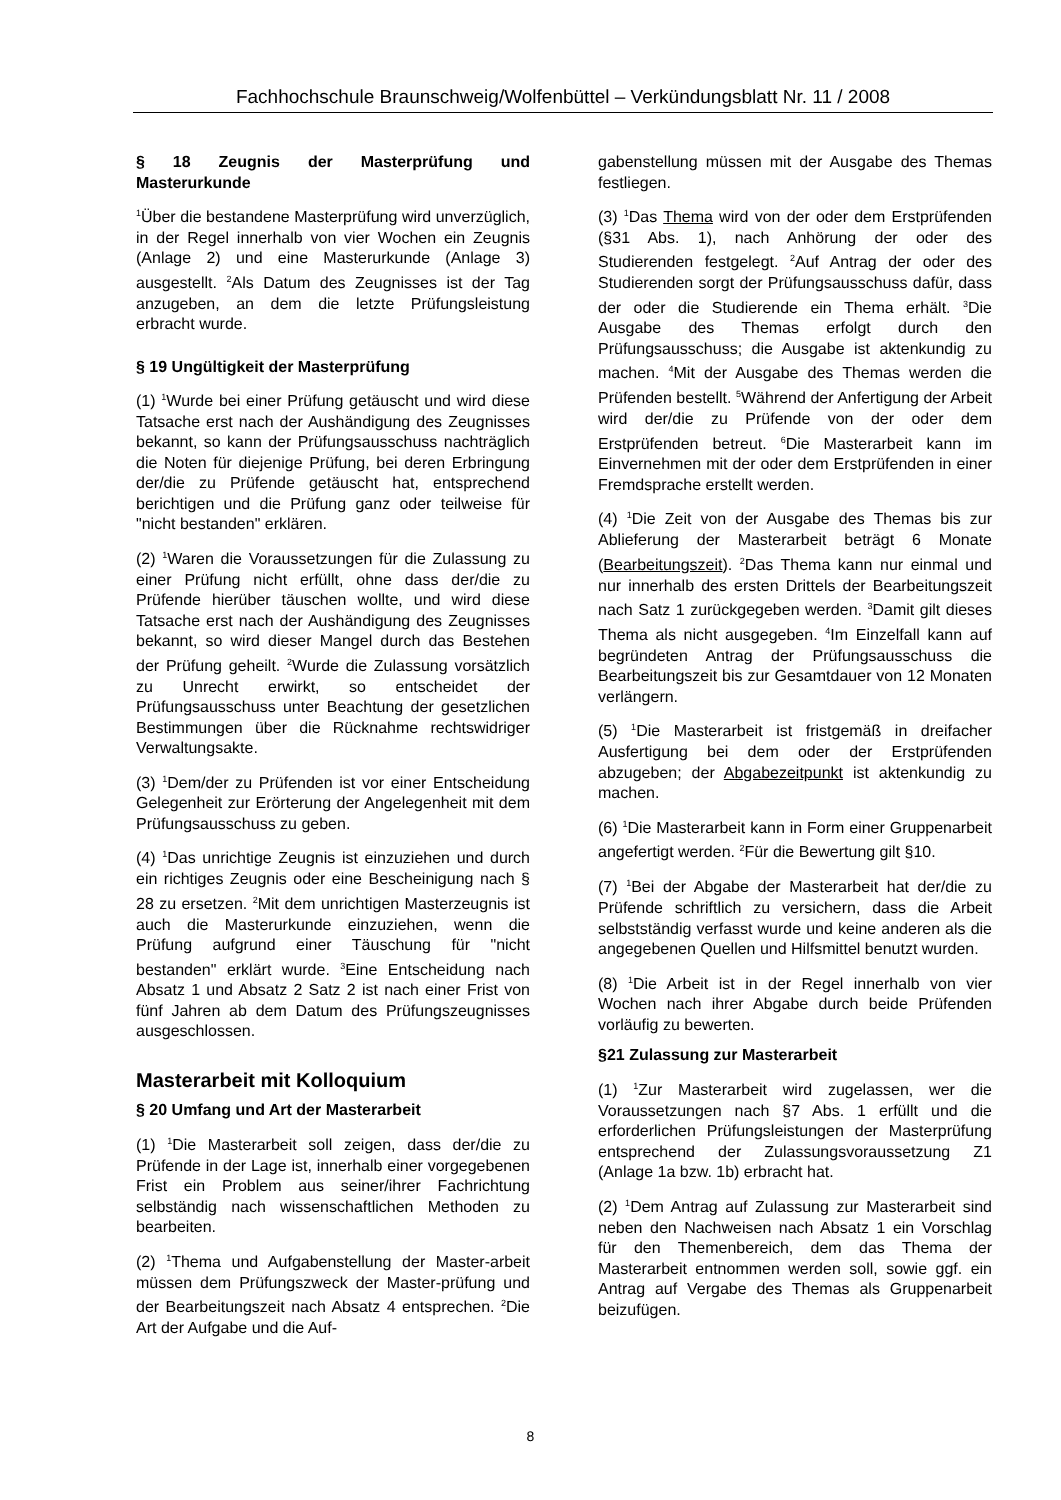Fachhochschule Braunschweig/Wolfenbüttel – Verkündungsblatt Nr. 11 / 2008
§ 18 Zeugnis der Masterprüfung und Masterurkunde
<sup>1</sup> Über die bestandene Masterprüfung wird unverzüglich, in der Regel innerhalb von vier Wochen ein Zeugnis (Anlage 2) und eine Masterurkunde (Anlage 3) ausgestellt. <sup>2</sup>Als Datum des Zeugnisses ist der Tag anzugeben, an dem die letzte Prüfungsleistung erbracht wurde.
§ 19 Ungültigkeit der Masterprüfung
(1) <sup>1</sup>Wurde bei einer Prüfung getäuscht und wird diese Tatsache erst nach der Aushändigung des Zeugnisses bekannt, so kann der Prüfungsausschuss nachträglich die Noten für diejenige Prüfung, bei deren Erbringung der/die zu Prüfende getäuscht hat, entsprechend berichtigen und die Prüfung ganz oder teilweise für "nicht bestanden" erklären.
(2) <sup>1</sup>Waren die Voraussetzungen für die Zulassung zu einer Prüfung nicht erfüllt, ohne dass der/die zu Prüfende hierüber täuschen wollte, und wird diese Tatsache erst nach der Aushändigung des Zeugnisses bekannt, so wird dieser Mangel durch das Bestehen der Prüfung geheilt. <sup>2</sup>Wurde die Zulassung vorsätzlich zu Unrecht erwirkt, so entscheidet der Prüfungsausschuss unter Beachtung der gesetzlichen Bestimmungen über die Rücknahme rechtswidriger Verwaltungsakte.
(3) <sup>1</sup>Dem/der zu Prüfenden ist vor einer Entscheidung Gelegenheit zur Erörterung der Angelegenheit mit dem Prüfungsausschuss zu geben.
(4) <sup>1</sup>Das unrichtige Zeugnis ist einzuziehen und durch ein richtiges Zeugnis oder eine Bescheinigung nach § 28 zu ersetzen. <sup>2</sup>Mit dem unrichtigen Masterzeugnis ist auch die Masterurkunde einzuziehen, wenn die Prüfung aufgrund einer Täuschung für "nicht bestanden" erklärt wurde. <sup>3</sup>Eine Entscheidung nach Absatz 1 und Absatz 2 Satz 2 ist nach einer Frist von fünf Jahren ab dem Datum des Prüfungszeugnisses ausgeschlossen.
Masterarbeit mit Kolloquium
§ 20 Umfang und Art der Masterarbeit
(1) <sup>1</sup>Die Masterarbeit soll zeigen, dass der/die zu Prüfende in der Lage ist, innerhalb einer vorgegebenen Frist ein Problem aus seiner/ihrer Fachrichtung selbständig nach wissenschaftlichen Methoden zu bearbeiten.
(2) <sup>1</sup>Thema und Aufgabenstellung der Master-arbeit müssen dem Prüfungszweck der Master-prüfung und der Bearbeitungszeit nach Absatz 4 entsprechen. <sup>2</sup>Die Art der Aufgabe und die Auf-
gabenstellung müssen mit der Ausgabe des Themas festliegen.
(3) <sup>1</sup>Das Thema wird von der oder dem Erstprüfenden (§31 Abs. 1), nach Anhörung der oder des Studierenden festgelegt. <sup>2</sup>Auf Antrag der oder des Studierenden sorgt der Prüfungsausschuss dafür, dass der oder die Studierende ein Thema erhält. <sup>3</sup>Die Ausgabe des Themas erfolgt durch den Prüfungsausschuss; die Ausgabe ist aktenkundig zu machen. <sup>4</sup>Mit der Ausgabe des Themas werden die Prüfenden bestellt. <sup>5</sup>Während der Anfertigung der Arbeit wird der/die zu Prüfende von der oder dem Erstprüfenden betreut. <sup>6</sup>Die Masterarbeit kann im Einvernehmen mit der oder dem Erstprüfenden in einer Fremdsprache erstellt werden.
(4) <sup>1</sup>Die Zeit von der Ausgabe des Themas bis zur Ablieferung der Masterarbeit beträgt 6 Monate (Bearbeitungszeit). <sup>2</sup>Das Thema kann nur einmal und nur innerhalb des ersten Drittels der Bearbeitungszeit nach Satz 1 zurückgegeben werden. <sup>3</sup>Damit gilt dieses Thema als nicht ausgegeben. <sup>4</sup>Im Einzelfall kann auf begründeten Antrag der Prüfungsausschuss die Bearbeitungszeit bis zur Gesamtdauer von 12 Monaten verlängern.
(5) <sup>1</sup>Die Masterarbeit ist fristgemäß in dreifacher Ausfertigung bei dem oder der Erstprüfenden abzugeben; der Abgabezeitpunkt ist aktenkundig zu machen.
(6) <sup>1</sup>Die Masterarbeit kann in Form einer Gruppenarbeit angefertigt werden. <sup>2</sup>Für die Bewertung gilt §10.
(7) <sup>1</sup>Bei der Abgabe der Masterarbeit hat der/die zu Prüfende schriftlich zu versichern, dass die Arbeit selbstständig verfasst wurde und keine anderen als die angegebenen Quellen und Hilfsmittel benutzt wurden.
(8) <sup>1</sup>Die Arbeit ist in der Regel innerhalb von vier Wochen nach ihrer Abgabe durch beide Prüfenden vorläufig zu bewerten.
§21 Zulassung zur Masterarbeit
(1) <sup>1</sup>Zur Masterarbeit wird zugelassen, wer die Voraussetzungen nach §7 Abs. 1 erfüllt und die erforderlichen Prüfungsleistungen der Masterprüfung entsprechend der Zulassungsvoraussetzung Z1 (Anlage 1a bzw. 1b) erbracht hat.
(2) <sup>1</sup>Dem Antrag auf Zulassung zur Masterarbeit sind neben den Nachweisen nach Absatz 1 ein Vorschlag für den Themenbereich, dem das Thema der Masterarbeit entnommen werden soll, sowie ggf. ein Antrag auf Vergabe des Themas als Gruppenarbeit beizufügen.
8